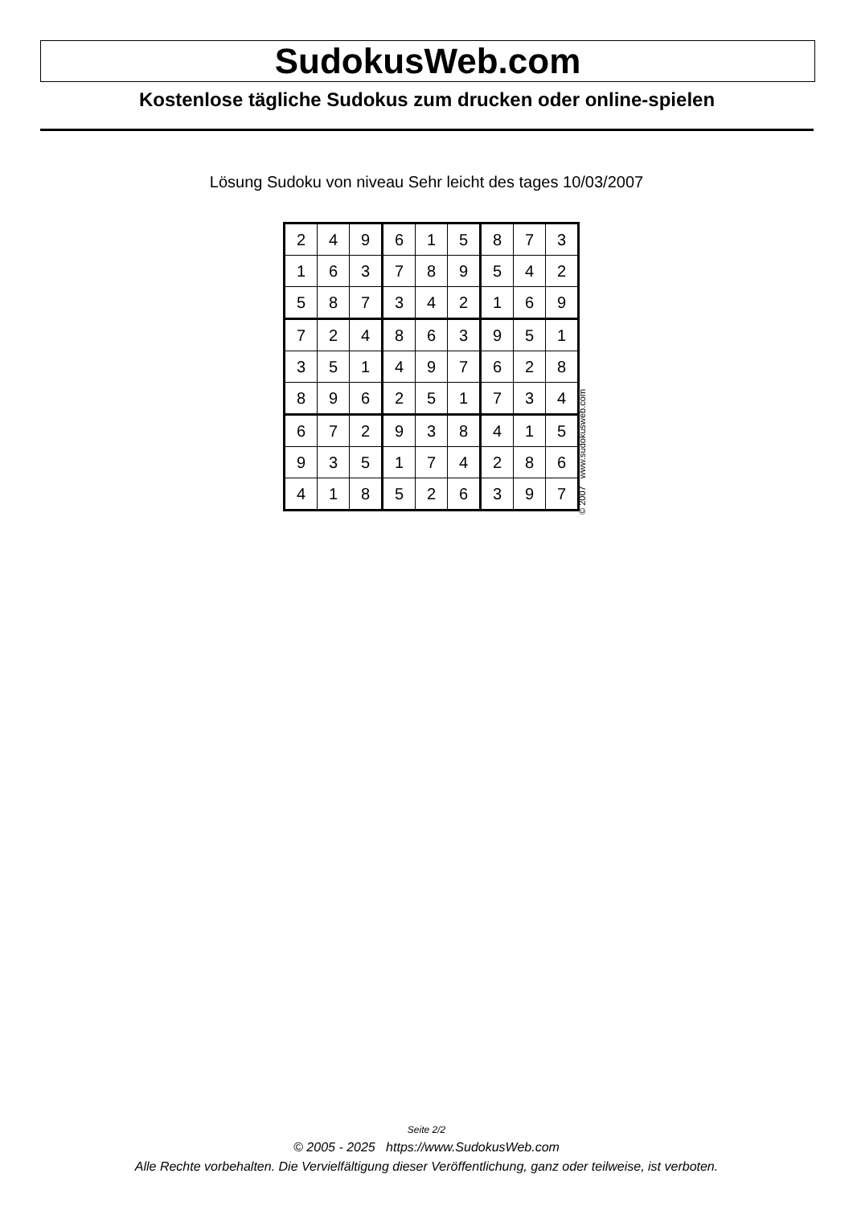SudokusWeb.com
Kostenlose tägliche Sudokus zum drucken oder online-spielen
Lösung Sudoku von niveau Sehr leicht des tages 10/03/2007
| 2 | 4 | 9 | 6 | 1 | 5 | 8 | 7 | 3 |
| 1 | 6 | 3 | 7 | 8 | 9 | 5 | 4 | 2 |
| 5 | 8 | 7 | 3 | 4 | 2 | 1 | 6 | 9 |
| 7 | 2 | 4 | 8 | 6 | 3 | 9 | 5 | 1 |
| 3 | 5 | 1 | 4 | 9 | 7 | 6 | 2 | 8 |
| 8 | 9 | 6 | 2 | 5 | 1 | 7 | 3 | 4 |
| 6 | 7 | 2 | 9 | 3 | 8 | 4 | 1 | 5 |
| 9 | 3 | 5 | 1 | 7 | 4 | 2 | 8 | 6 |
| 4 | 1 | 8 | 5 | 2 | 6 | 3 | 9 | 7 |
© 2007 www.sudokusweb.com
Seite 2/2
© 2005 - 2025 https://www.SudokusWeb.com
Alle Rechte vorbehalten. Die Vervielfältigung dieser Veröffentlichung, ganz oder teilweise, ist verboten.